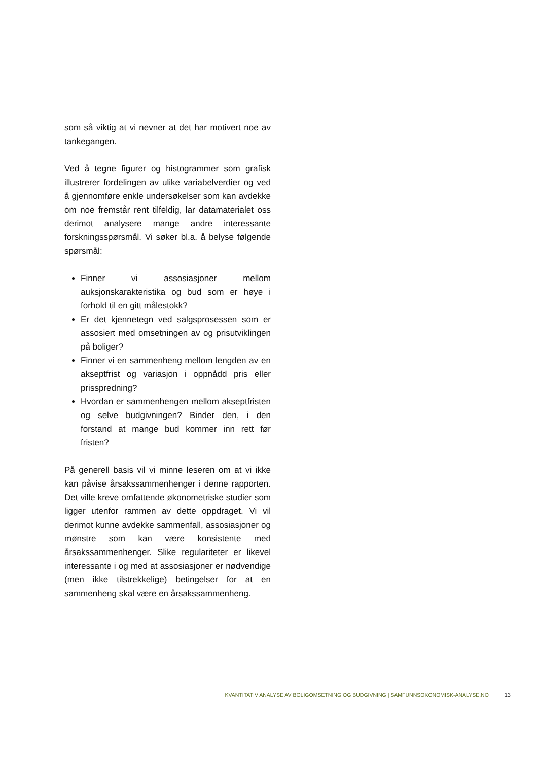som så viktig at vi nevner at det har motivert noe av tankegangen.
Ved å tegne figurer og histogrammer som grafisk illustrerer fordelingen av ulike variabelverdier og ved å gjennomføre enkle undersøkelser som kan avdekke om noe fremstår rent tilfeldig, lar datamaterialet oss derimot analysere mange andre interessante forskningsspørsmål. Vi søker bl.a. å belyse følgende spørsmål:
Finner vi assosiasjoner mellom auksjonskarakteristika og bud som er høye i forhold til en gitt målestokk?
Er det kjennetegn ved salgsprosessen som er assosiert med omsetningen av og prisutviklingen på boliger?
Finner vi en sammenheng mellom lengden av en akseptfrist og variasjon i oppnådd pris eller prisspredning?
Hvordan er sammenhengen mellom akseptfristen og selve budgivningen? Binder den, i den forstand at mange bud kommer inn rett før fristen?
På generell basis vil vi minne leseren om at vi ikke kan påvise årsakssammenhenger i denne rapporten. Det ville kreve omfattende økonometriske studier som ligger utenfor rammen av dette oppdraget. Vi vil derimot kunne avdekke sammenfall, assosiasjoner og mønstre som kan være konsistente med årsakssammenhenger. Slike regulariteter er likevel interessante i og med at assosiasjoner er nødvendige (men ikke tilstrekkelige) betingelser for at en sammenheng skal være en årsakssammenheng.
KVANTITATIV ANALYSE AV BOLIGOMSETNING OG BUDGIVNING | SAMFUNNSOKONOMISK-ANALYSE.NO 13